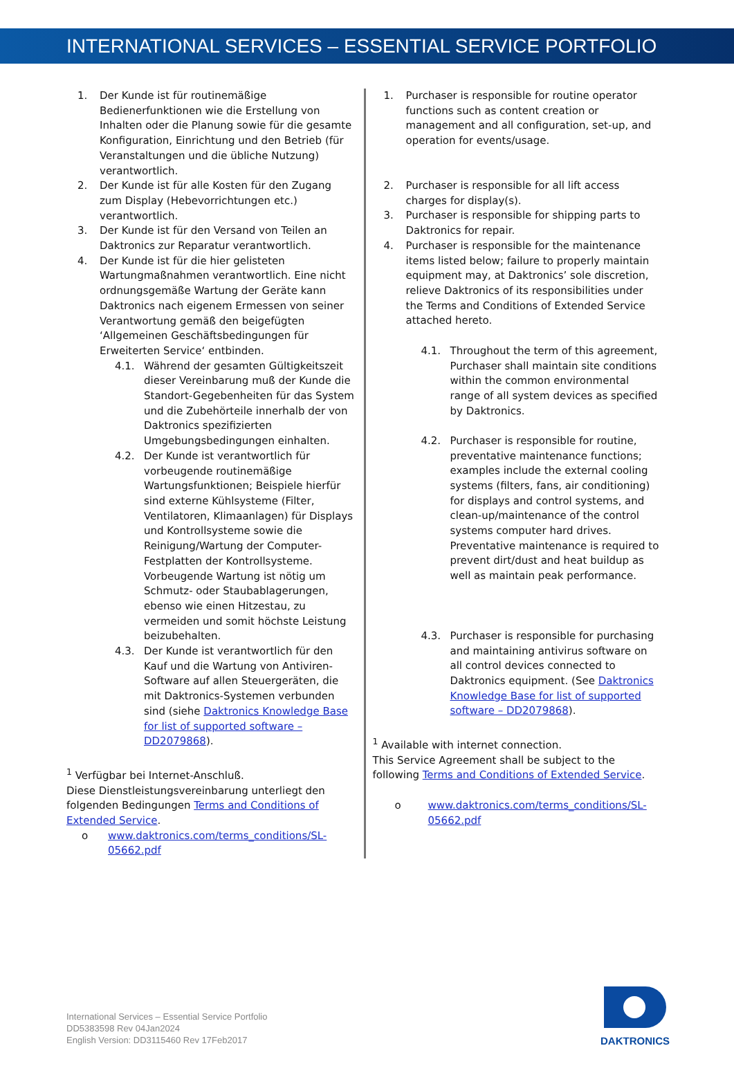INTERNATIONAL SERVICES – ESSENTIAL SERVICE PORTFOLIO
1. Der Kunde ist für routinemäßige Bedienerfunktionen wie die Erstellung von Inhalten oder die Planung sowie für die gesamte Konfiguration, Einrichtung und den Betrieb (für Veranstaltungen und die übliche Nutzung) verantwortlich.
2. Der Kunde ist für alle Kosten für den Zugang zum Display (Hebevorrichtungen etc.) verantwortlich.
3. Der Kunde ist für den Versand von Teilen an Daktronics zur Reparatur verantwortlich.
4. Der Kunde ist für die hier gelisteten Wartungmaßnahmen verantwortlich. Eine nicht ordnungsgemäße Wartung der Geräte kann Daktronics nach eigenem Ermessen von seiner Verantwortung gemäß den beigefügten ‘Allgemeinen Geschäftsbedingungen für Erweiterten Service‘ entbinden.
4.1. Während der gesamten Gültigkeitszeit dieser Vereinbarung muß der Kunde die Standort-Gegebenheiten für das System und die Zubehörteile innerhalb der von Daktronics spezifizierten Umgebungsbedingungen einhalten.
4.2. Der Kunde ist verantwortlich für vorbeugende routinemäßige Wartungsfunktionen; Beispiele hierfür sind externe Kühlsysteme (Filter, Ventilatoren, Klimaanlagen) für Displays und Kontrollsysteme sowie die Reinigung/Wartung der Computer-Festplatten der Kontrollsysteme. Vorbeugende Wartung ist nötig um Schmutz- oder Staubablagerungen, ebenso wie einen Hitzestau, zu vermeiden und somit höchste Leistung beizubehalten.
4.3. Der Kunde ist verantwortlich für den Kauf und die Wartung von Antiviren-Software auf allen Steuergeräten, die mit Daktronics-Systemen verbunden sind (siehe Daktronics Knowledge Base for list of supported software – DD2079868).
<sup>1</sup> Verfügbar bei Internet-Anschluß.
Diese Dienstleistungsvereinbarung unterliegt den folgenden Bedingungen Terms and Conditions of Extended Service.
o www.daktronics.com/terms_conditions/SL-05662.pdf
1. Purchaser is responsible for routine operator functions such as content creation or management and all configuration, set-up, and operation for events/usage.
2. Purchaser is responsible for all lift access charges for display(s).
3. Purchaser is responsible for shipping parts to Daktronics for repair.
4. Purchaser is responsible for the maintenance items listed below; failure to properly maintain equipment may, at Daktronics’ sole discretion, relieve Daktronics of its responsibilities under the Terms and Conditions of Extended Service attached hereto.
4.1. Throughout the term of this agreement, Purchaser shall maintain site conditions within the common environmental range of all system devices as specified by Daktronics.
4.2. Purchaser is responsible for routine, preventative maintenance functions; examples include the external cooling systems (filters, fans, air conditioning) for displays and control systems, and clean-up/maintenance of the control systems computer hard drives. Preventative maintenance is required to prevent dirt/dust and heat buildup as well as maintain peak performance.
4.3. Purchaser is responsible for purchasing and maintaining antivirus software on all control devices connected to Daktronics equipment. (See Daktronics Knowledge Base for list of supported software – DD2079868).
<sup>1</sup> Available with internet connection.
This Service Agreement shall be subject to the following Terms and Conditions of Extended Service.
o www.daktronics.com/terms_conditions/SL-05662.pdf
International Services – Essential Service Portfolio
DD5383598 Rev 04Jan2024
English Version: DD3115460 Rev 17Feb2017
DAKTRONICS